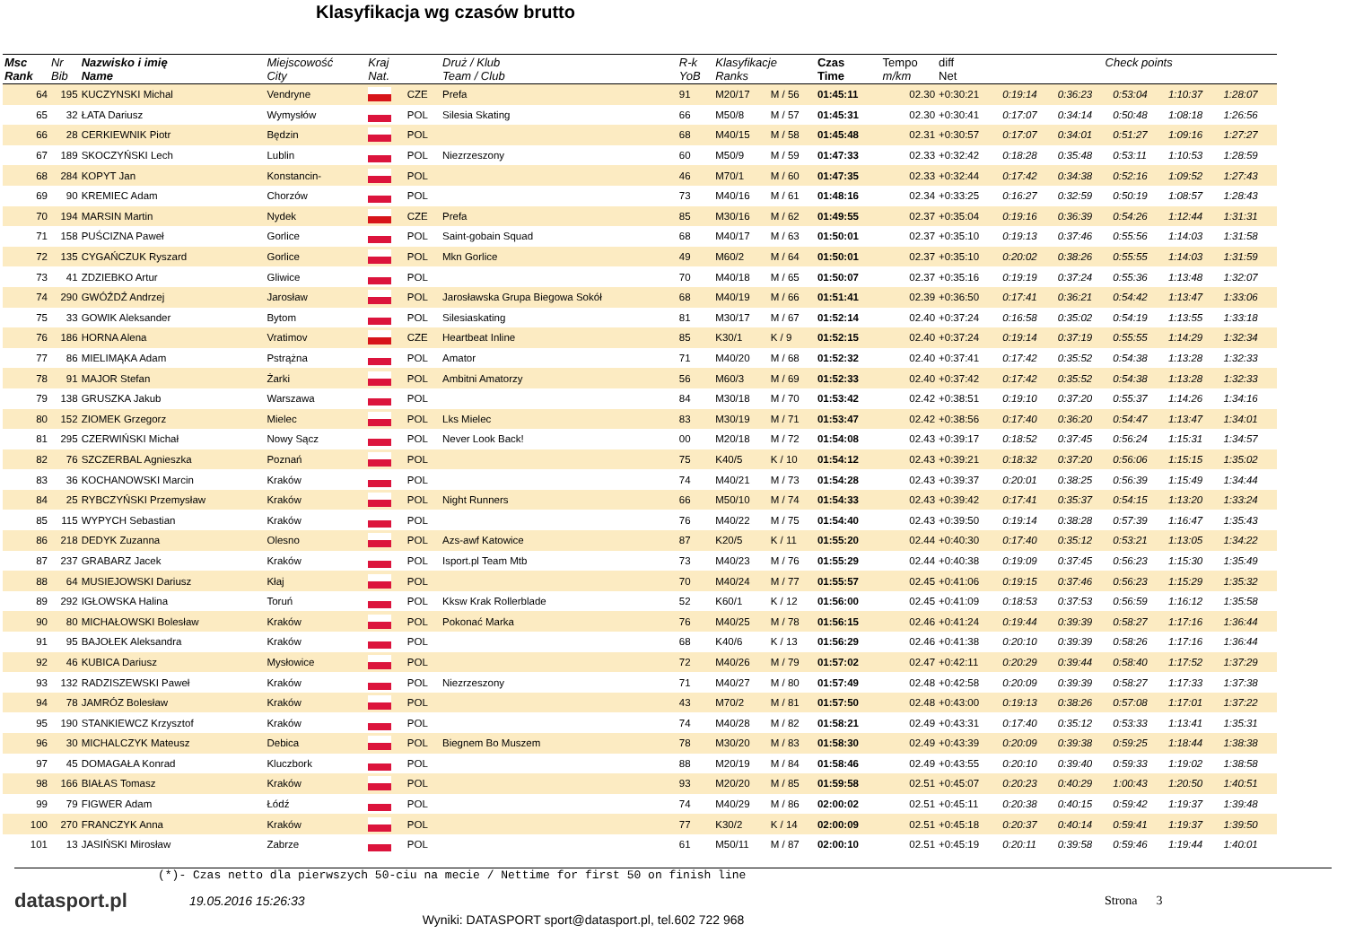Klasyfikacja wg czasów brutto
| Msc Rank | Nr Bib | Nazwisko i imię Name | Miejscowość City | Kraj Nat. | | Druż / Klub Team / Club | R-k YoB | Klasyfikacje Ranks | | Czas Time | Tempo m/km | diff Net | Check points | | | | |
| --- | --- | --- | --- | --- | --- | --- | --- | --- | --- | --- | --- | --- | --- | --- | --- | --- | --- |
| 64 | 195 | KUCZYNSKI Michal | Vendryne | | CZE | Prefa | 91 | M20/17 | M / 56 | 01:45:11 | 02.30 | +0:30:21 | 0:19:14 | 0:36:23 | 0:53:04 | 1:10:37 | 1:28:07 |
| 65 | 32 | ŁATA Dariusz | Wymysłów | | POL | Silesia Skating | 66 | M50/8 | M / 57 | 01:45:31 | 02.30 | +0:30:41 | 0:17:07 | 0:34:14 | 0:50:48 | 1:08:18 | 1:26:56 |
| 66 | 28 | CERKIEWNIK Piotr | Będzin | | POL | | 68 | M40/15 | M / 58 | 01:45:48 | 02.31 | +0:30:57 | 0:17:07 | 0:34:01 | 0:51:27 | 1:09:16 | 1:27:27 |
| 67 | 189 | SKOCZYŃSKI Lech | Lublin | | POL | Niezrzeszony | 60 | M50/9 | M / 59 | 01:47:33 | 02.33 | +0:32:42 | 0:18:28 | 0:35:48 | 0:53:11 | 1:10:53 | 1:28:59 |
| 68 | 284 | KOPYT Jan | Konstancin- | | POL | | 46 | M70/1 | M / 60 | 01:47:35 | 02.33 | +0:32:44 | 0:17:42 | 0:34:38 | 0:52:16 | 1:09:52 | 1:27:43 |
| 69 | 90 | KREMIEC Adam | Chorzów | | POL | | 73 | M40/16 | M / 61 | 01:48:16 | 02.34 | +0:33:25 | 0:16:27 | 0:32:59 | 0:50:19 | 1:08:57 | 1:28:43 |
| 70 | 194 | MARSIN Martin | Nydek | | CZE | Prefa | 85 | M30/16 | M / 62 | 01:49:55 | 02.37 | +0:35:04 | 0:19:16 | 0:36:39 | 0:54:26 | 1:12:44 | 1:31:31 |
| 71 | 158 | PUŚCIZNA Paweł | Gorlice | | POL | Saint-gobain Squad | 68 | M40/17 | M / 63 | 01:50:01 | 02.37 | +0:35:10 | 0:19:13 | 0:37:46 | 0:55:56 | 1:14:03 | 1:31:58 |
| 72 | 135 | CYGAŃCZUK Ryszard | Gorlice | | POL | Mkn Gorlice | 49 | M60/2 | M / 64 | 01:50:01 | 02.37 | +0:35:10 | 0:20:02 | 0:38:26 | 0:55:55 | 1:14:03 | 1:31:59 |
| 73 | 41 | ZDZIEBKO Artur | Gliwice | | POL | | 70 | M40/18 | M / 65 | 01:50:07 | 02.37 | +0:35:16 | 0:19:19 | 0:37:24 | 0:55:36 | 1:13:48 | 1:32:07 |
| 74 | 290 | GWÓŹDŹ Andrzej | Jarosław | | POL | Jarosławska Grupa Biegowa Sokół | 68 | M40/19 | M / 66 | 01:51:41 | 02.39 | +0:36:50 | 0:17:41 | 0:36:21 | 0:54:42 | 1:13:47 | 1:33:06 |
| 75 | 33 | GOWIK Aleksander | Bytom | | POL | Silesiaskating | 81 | M30/17 | M / 67 | 01:52:14 | 02.40 | +0:37:24 | 0:16:58 | 0:35:02 | 0:54:19 | 1:13:55 | 1:33:18 |
| 76 | 186 | HORNA Alena | Vratimov | | CZE | Heartbeat Inline | 85 | K30/1 | K / 9 | 01:52:15 | 02.40 | +0:37:24 | 0:19:14 | 0:37:19 | 0:55:55 | 1:14:29 | 1:32:34 |
| 77 | 86 | MIELIMĄKA Adam | Pstrążna | | POL | Amator | 71 | M40/20 | M / 68 | 01:52:32 | 02.40 | +0:37:41 | 0:17:42 | 0:35:52 | 0:54:38 | 1:13:28 | 1:32:33 |
| 78 | 91 | MAJOR Stefan | Żarki | | POL | Ambitni Amatorzy | 56 | M60/3 | M / 69 | 01:52:33 | 02.40 | +0:37:42 | 0:17:42 | 0:35:52 | 0:54:38 | 1:13:28 | 1:32:33 |
| 79 | 138 | GRUSZKA Jakub | Warszawa | | POL | | 84 | M30/18 | M / 70 | 01:53:42 | 02.42 | +0:38:51 | 0:19:10 | 0:37:20 | 0:55:37 | 1:14:26 | 1:34:16 |
| 80 | 152 | ZIOMEK Grzegorz | Mielec | | POL | Lks Mielec | 83 | M30/19 | M / 71 | 01:53:47 | 02.42 | +0:38:56 | 0:17:40 | 0:36:20 | 0:54:47 | 1:13:47 | 1:34:01 |
| 81 | 295 | CZERWIŃSKI Michał | Nowy Sącz | | POL | Never Look Back! | 00 | M20/18 | M / 72 | 01:54:08 | 02.43 | +0:39:17 | 0:18:52 | 0:37:45 | 0:56:24 | 1:15:31 | 1:34:57 |
| 82 | 76 | SZCZERBAL Agnieszka | Poznań | | POL | | 75 | K40/5 | K / 10 | 01:54:12 | 02.43 | +0:39:21 | 0:18:32 | 0:37:20 | 0:56:06 | 1:15:15 | 1:35:02 |
| 83 | 36 | KOCHANOWSKI Marcin | Kraków | | POL | | 74 | M40/21 | M / 73 | 01:54:28 | 02.43 | +0:39:37 | 0:20:01 | 0:38:25 | 0:56:39 | 1:15:49 | 1:34:44 |
| 84 | 25 | RYBCZYŃSKI Przemysław | Kraków | | POL | Night Runners | 66 | M50/10 | M / 74 | 01:54:33 | 02.43 | +0:39:42 | 0:17:41 | 0:35:37 | 0:54:15 | 1:13:20 | 1:33:24 |
| 85 | 115 | WYPYCH Sebastian | Kraków | | POL | | 76 | M40/22 | M / 75 | 01:54:40 | 02.43 | +0:39:50 | 0:19:14 | 0:38:28 | 0:57:39 | 1:16:47 | 1:35:43 |
| 86 | 218 | DEDYK Zuzanna | Olesno | | POL | Azs-awf Katowice | 87 | K20/5 | K / 11 | 01:55:20 | 02.44 | +0:40:30 | 0:17:40 | 0:35:12 | 0:53:21 | 1:13:05 | 1:34:22 |
| 87 | 237 | GRABARZ Jacek | Kraków | | POL | Isport.pl Team Mtb | 73 | M40/23 | M / 76 | 01:55:29 | 02.44 | +0:40:38 | 0:19:09 | 0:37:45 | 0:56:23 | 1:15:30 | 1:35:49 |
| 88 | 64 | MUSIEJOWSKI Dariusz | Kłaj | | POL | | 70 | M40/24 | M / 77 | 01:55:57 | 02.45 | +0:41:06 | 0:19:15 | 0:37:46 | 0:56:23 | 1:15:29 | 1:35:32 |
| 89 | 292 | IGŁOWSKA Halina | Toruń | | POL | Kksw Krak Rollerblade | 52 | K60/1 | K / 12 | 01:56:00 | 02.45 | +0:41:09 | 0:18:53 | 0:37:53 | 0:56:59 | 1:16:12 | 1:35:58 |
| 90 | 80 | MICHAŁOWSKI Bolesław | Kraków | | POL | Pokonać Marka | 76 | M40/25 | M / 78 | 01:56:15 | 02.46 | +0:41:24 | 0:19:44 | 0:39:39 | 0:58:27 | 1:17:16 | 1:36:44 |
| 91 | 95 | BAJOŁEK Aleksandra | Kraków | | POL | | 68 | K40/6 | K / 13 | 01:56:29 | 02.46 | +0:41:38 | 0:20:10 | 0:39:39 | 0:58:26 | 1:17:16 | 1:36:44 |
| 92 | 46 | KUBICA Dariusz | Mysłowice | | POL | | 72 | M40/26 | M / 79 | 01:57:02 | 02.47 | +0:42:11 | 0:20:29 | 0:39:44 | 0:58:40 | 1:17:52 | 1:37:29 |
| 93 | 132 | RADZISZEWSKI Paweł | Kraków | | POL | Niezrzeszony | 71 | M40/27 | M / 80 | 01:57:49 | 02.48 | +0:42:58 | 0:20:09 | 0:39:39 | 0:58:27 | 1:17:33 | 1:37:38 |
| 94 | 78 | JAMRÓZ Bolesław | Kraków | | POL | | 43 | M70/2 | M / 81 | 01:57:50 | 02.48 | +0:43:00 | 0:19:13 | 0:38:26 | 0:57:08 | 1:17:01 | 1:37:22 |
| 95 | 190 | STANKIEWCZ Krzysztof | Kraków | | POL | | 74 | M40/28 | M / 82 | 01:58:21 | 02.49 | +0:43:31 | 0:17:40 | 0:35:12 | 0:53:33 | 1:13:41 | 1:35:31 |
| 96 | 30 | MICHALCZYK Mateusz | Debica | | POL | Biegnem Bo Muszem | 78 | M30/20 | M / 83 | 01:58:30 | 02.49 | +0:43:39 | 0:20:09 | 0:39:38 | 0:59:25 | 1:18:44 | 1:38:38 |
| 97 | 45 | DOMAGAŁA Konrad | Kluczbork | | POL | | 88 | M20/19 | M / 84 | 01:58:46 | 02.49 | +0:43:55 | 0:20:10 | 0:39:40 | 0:59:33 | 1:19:02 | 1:38:58 |
| 98 | 166 | BIAŁAS Tomasz | Kraków | | POL | | 93 | M20/20 | M / 85 | 01:59:58 | 02.51 | +0:45:07 | 0:20:23 | 0:40:29 | 1:00:43 | 1:20:50 | 1:40:51 |
| 99 | 79 | FIGWER Adam | Łódź | | POL | | 74 | M40/29 | M / 86 | 02:00:02 | 02.51 | +0:45:11 | 0:20:38 | 0:40:15 | 0:59:42 | 1:19:37 | 1:39:48 |
| 100 | 270 | FRANCZYK Anna | Kraków | | POL | | 77 | K30/2 | K / 14 | 02:00:09 | 02.51 | +0:45:18 | 0:20:37 | 0:40:14 | 0:59:41 | 1:19:37 | 1:39:50 |
| 101 | 13 | JASIŃSKI Mirosław | Zabrze | | POL | | 61 | M50/11 | M / 87 | 02:00:10 | 02.51 | +0:45:19 | 0:20:11 | 0:39:58 | 0:59:46 | 1:19:44 | 1:40:01 |
(*)- Czas netto dla pierwszych 50-ciu na mecie / Nettime for first 50 on finish line
datasport.pl
19.05.2016 15:26:33 Strona 3
Wyniki: DATASPORT sport@datasport.pl, tel.602 722 968